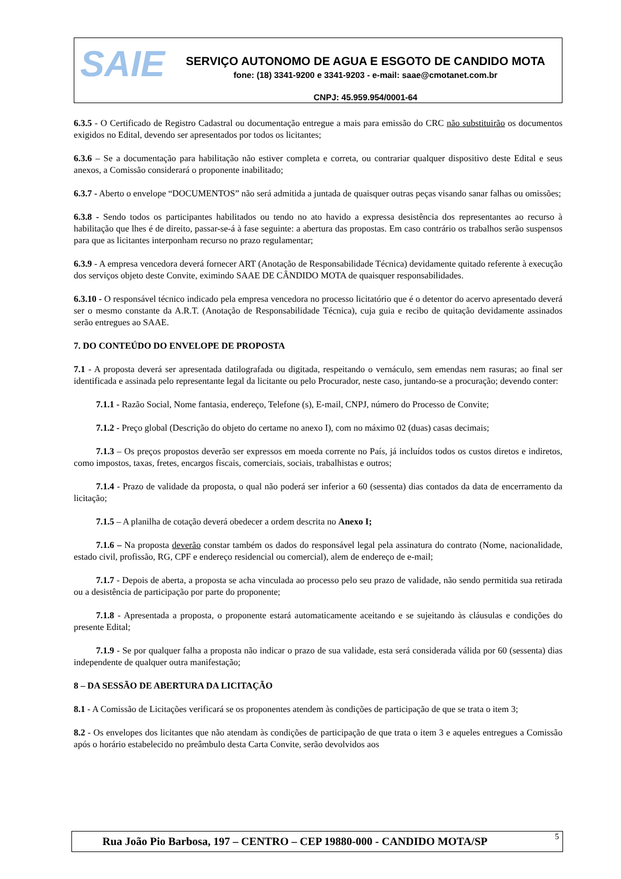SAIE
SERVIÇO AUTONOMO DE AGUA E ESGOTO DE CANDIDO MOTA
fone: (18) 3341-9200 e 3341-9203 - e-mail: saae@cmotanet.com.br
CNPJ: 45.959.954/0001-64
6.3.5 - O Certificado de Registro Cadastral ou documentação entregue a mais para emissão do CRC não substituirão os documentos exigidos no Edital, devendo ser apresentados por todos os licitantes;
6.3.6 – Se a documentação para habilitação não estiver completa e correta, ou contrariar qualquer dispositivo deste Edital e seus anexos, a Comissão considerará o proponente inabilitado;
6.3.7 - Aberto o envelope “DOCUMENTOS” não será admitida a juntada de quaisquer outras peças visando sanar falhas ou omissões;
6.3.8 - Sendo todos os participantes habilitados ou tendo no ato havido a expressa desistência dos representantes ao recurso à habilitação que lhes é de direito, passar-se-á à fase seguinte: a abertura das propostas. Em caso contrário os trabalhos serão suspensos para que as licitantes interponham recurso no prazo regulamentar;
6.3.9 - A empresa vencedora deverá fornecer ART (Anotação de Responsabilidade Técnica) devidamente quitado referente à execução dos serviços objeto deste Convite, eximindo SAAE DE CÂNDIDO MOTA de quaisquer responsabilidades.
6.3.10 - O responsável técnico indicado pela empresa vencedora no processo licitatório que é o detentor do acervo apresentado deverá ser o mesmo constante da A.R.T. (Anotação de Responsabilidade Técnica), cuja guia e recibo de quitação devidamente assinados serão entregues ao SAAE.
7. DO CONTEÚDO DO ENVELOPE DE PROPOSTA
7.1 - A proposta deverá ser apresentada datilografada ou digitada, respeitando o vernáculo, sem emendas nem rasuras; ao final ser identificada e assinada pelo representante legal da licitante ou pelo Procurador, neste caso, juntando-se a procuração; devendo conter:
7.1.1 - Razão Social, Nome fantasia, endereço, Telefone (s), E-mail, CNPJ, número do Processo de Convite;
7.1.2 - Preço global (Descrição do objeto do certame no anexo I), com no máximo 02 (duas) casas decimais;
7.1.3 – Os preços propostos deverão ser expressos em moeda corrente no País, já incluídos todos os custos diretos e indiretos, como impostos, taxas, fretes, encargos fiscais, comerciais, sociais, trabalhistas e outros;
7.1.4 - Prazo de validade da proposta, o qual não poderá ser inferior a 60 (sessenta) dias contados da data de encerramento da licitação;
7.1.5 – A planilha de cotação deverá obedecer a ordem descrita no Anexo I;
7.1.6 – Na proposta deverão constar também os dados do responsável legal pela assinatura do contrato (Nome, nacionalidade, estado civil, profissão, RG, CPF e endereço residencial ou comercial), alem de endereço de e-mail;
7.1.7 - Depois de aberta, a proposta se acha vinculada ao processo pelo seu prazo de validade, não sendo permitida sua retirada ou a desistência de participação por parte do proponente;
7.1.8 - Apresentada a proposta, o proponente estará automaticamente aceitando e se sujeitando às cláusulas e condições do presente Edital;
7.1.9 - Se por qualquer falha a proposta não indicar o prazo de sua validade, esta será considerada válida por 60 (sessenta) dias independente de qualquer outra manifestação;
8 – DA SESSÃO DE ABERTURA DA LICITAÇÃO
8.1 - A Comissão de Licitações verificará se os proponentes atendem às condições de participação de que se trata o item 3;
8.2 - Os envelopes dos licitantes que não atendam às condições de participação de que trata o item 3 e aqueles entregues a Comissão após o horário estabelecido no preâmbulo desta Carta Convite, serão devolvidos aos
Rua João Pio Barbosa, 197 – CENTRO – CEP 19880-000 - CANDIDO MOTA/SP 5